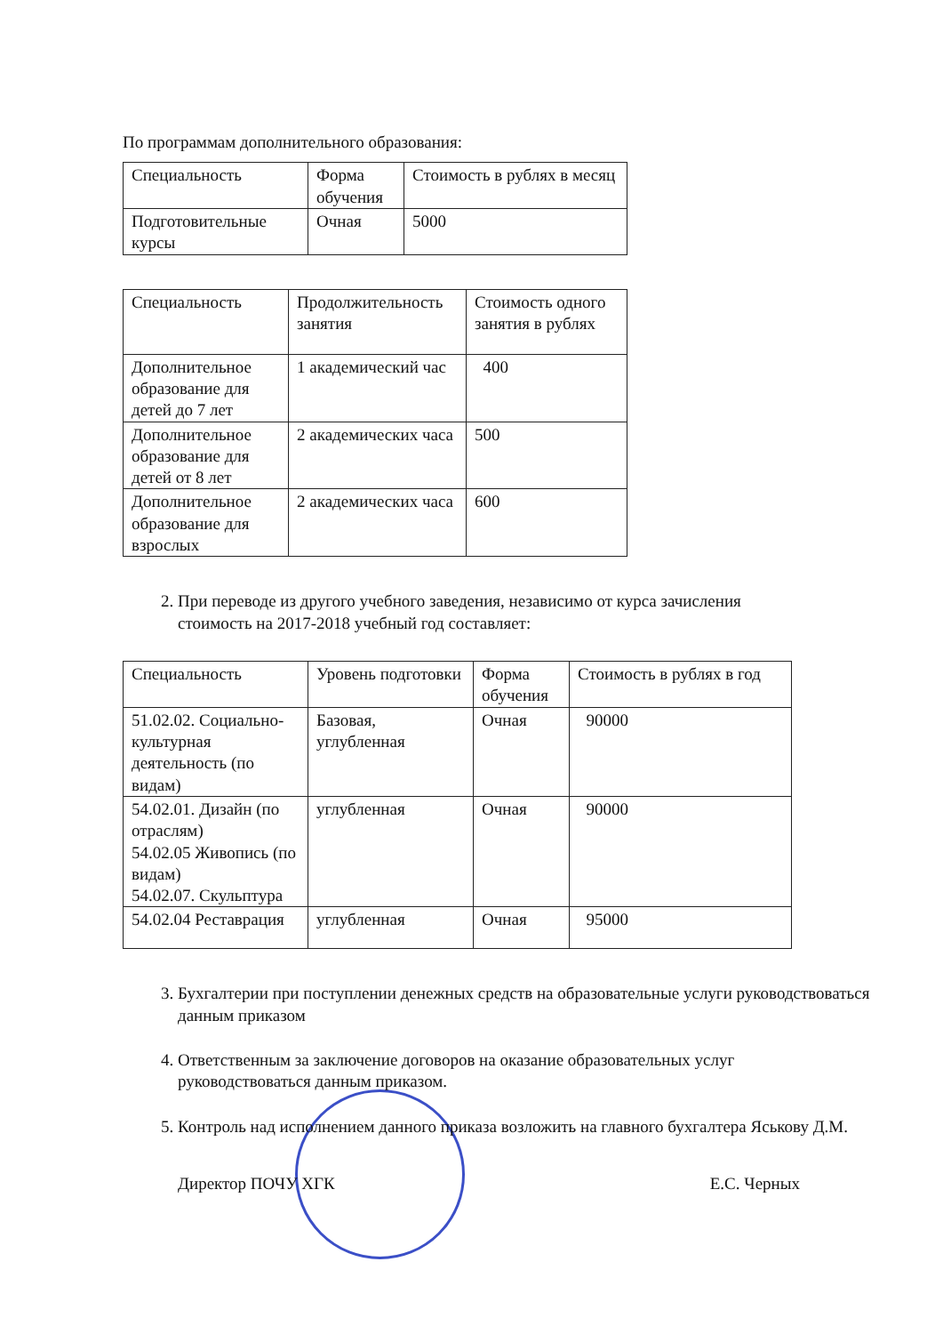По программам дополнительного образования:
| Специальность | Форма обучения | Стоимость в рублях в месяц |
| Подготовительные курсы | Очная | 5000 |
| Специальность | Продолжительность занятия | Стоимость одного занятия в рублях |
| Дополнительное образование для детей до 7 лет | 1 академический час | 400 |
| Дополнительное образование для детей от 8 лет | 2 академических часа | 500 |
| Дополнительное образование для взрослых | 2 академических часа | 600 |
2. При переводе из другого учебного заведения, независимо от курса зачисления стоимость на 2017-2018 учебный год составляет:
| Специальность | Уровень подготовки | Форма обучения | Стоимость в рублях в год |
| 51.02.02. Социально-культурная деятельность (по видам) | Базовая, углубленная | Очная | 90000 |
| 54.02.01. Дизайн (по отраслям) 54.02.05 Живопись (по видам) 54.02.07. Скульптура | углубленная | Очная | 90000 |
| 54.02.04 Реставрация | углубленная | Очная | 95000 |
3. Бухгалтерии при поступлении денежных средств на образовательные услуги руководствоваться данным приказом
4. Ответственным за заключение договоров на оказание образовательных услуг руководствоваться данным приказом.
5. Контроль над исполнением данного приказа возложить на главного бухгалтера Яськову Д.М.
Директор ПОЧУ ХГК Е.С. Черных